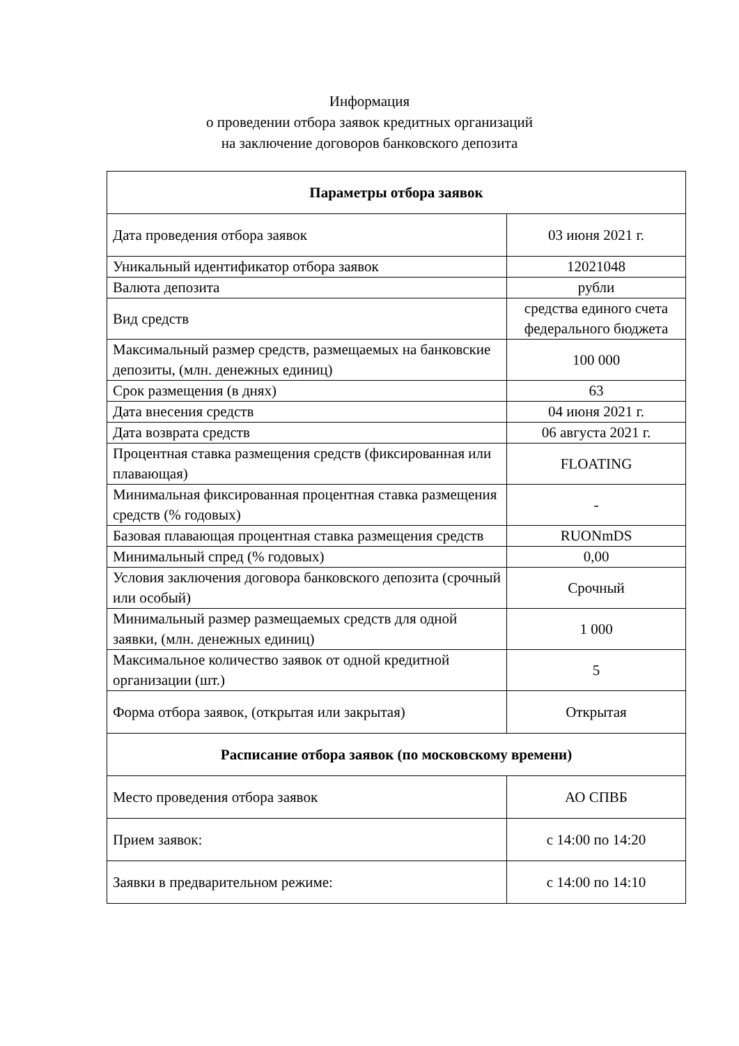Информация
о проведении отбора заявок кредитных организаций
на заключение договоров банковского депозита
| Параметры отбора заявок | |
| --- | --- |
| Дата проведения отбора заявок | 03 июня 2021 г. |
| Уникальный идентификатор отбора заявок | 12021048 |
| Валюта депозита | рубли |
| Вид средств | средства единого счета федерального бюджета |
| Максимальный размер средств, размещаемых на банковские депозиты, (млн. денежных единиц) | 100 000 |
| Срок размещения (в днях) | 63 |
| Дата внесения средств | 04 июня 2021 г. |
| Дата возврата средств | 06 августа 2021 г. |
| Процентная ставка размещения средств (фиксированная или плавающая) | FLOATING |
| Минимальная фиксированная процентная ставка размещения средств (% годовых) | - |
| Базовая плавающая процентная ставка размещения средств | RUONmDS |
| Минимальный спред (% годовых) | 0,00 |
| Условия заключения договора банковского депозита (срочный или особый) | Срочный |
| Минимальный размер размещаемых средств для одной заявки, (млн. денежных единиц) | 1 000 |
| Максимальное количество заявок от одной кредитной организации (шт.) | 5 |
| Форма отбора заявок, (открытая или закрытая) | Открытая |
| Расписание отбора заявок (по московскому времени) | |
| Место проведения отбора заявок | АО СПВБ |
| Прием заявок: | с 14:00 по 14:20 |
| Заявки в предварительном режиме: | с 14:00 по 14:10 |